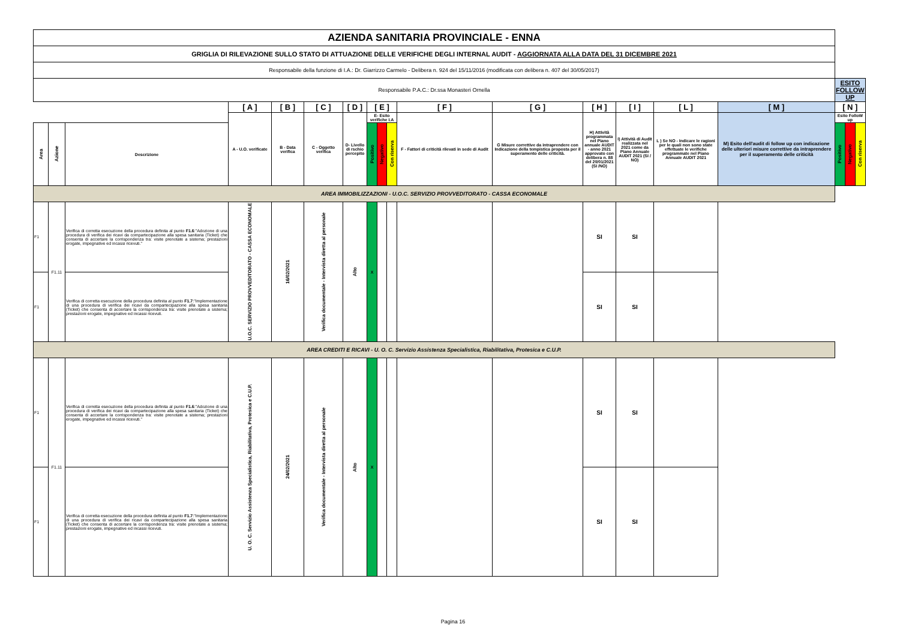| AZIENDA SANITARIA PROVINCIALE - ENNA | | | | | | | | | | | | | | | | | | |
| GRIGLIA DI RILEVAZIONE SULLO STATO DI ATTUAZIONE DELLE VERIFICHE DEGLI INTERNAL AUDIT - AGGIORNATA ALLA DATA DEL 31 DICEMBRE 2021 | | | | | | | | | | | | | | | | | | |
| Responsabile della funzione di I.A.: Dr. Giarrizzo Carmelo - Delibera n. 924 del 15/11/2016 (modificata con delibera n. 407 del 30/05/2017) | | | | | | | | | | | | | | | | | | |
| Responsabile P.A.C.: Dr.ssa Monasteri Ornella | | | | | | | | | | | | | | | | ESITO FOLLOW UP | | |
| | | | [ A ] | [ B ] | [ C ] | [ D ] | [ E ] | | | [ F ] | [ G ] | [ H ] | [ I ] | [ L ] | [ M ] | [ N ] | | |
| | | | A - U.O. verificate | B - Data verifica | C - Oggetto verifica | D- Livello di rschio percepito | E- Esito verifiche I.A | | | F - Fattori di criticità rilevati in sede di Audit | G Misure correttive da intraprendere con Indicazione della tempistica proposta per il superamento delle criticità. | H) Attività programmata nel Piano annuale AUDIT - anno 2021 approvato con delibera n. 88 del 20/01/2021 (SI /NO) | I) Attività di Audit realizzata nel 2021 come da Piano Annuale AUDIT 2021 (SI / NO) | L ) Se NO - Indicare le ragioni per le quali non sono state effettuate le verifiche programmate nel Piano Annuale AUDIT 2021 | M) Esito dell'audit di follow up con indicazione delle ulteriori misure correttive da intraprendere per il superamento delle criticità | Esito FolloW up | | |
| Area | Azione | Descrizione | | | | | Positivo | Negativo | Con riserva | | | | | | | Positivo | Negativo | Con riserva |
| AREA IMMOBILIZZAZIONI - U.O.C. SERVIZIO PROVVEDITORATO - CASSA ECONOMALE | | | | | | | | | | | | | | | | | | |
| F1 | F1.11 | Verifica di corretta esecuzione della procedura definita al punto F1.6 :"Adozione di una procedura di verifica dei ricavi da compartecipazione alla spesa sanitaria (Ticket) che consenta di accertare la corrispondenza tra: visite prenotate a sistema; prestazioni erogate, impegnative ed incassi ricevuti." | U.O.C. SERVIZIO PROVVEDITORATO - CASSA ECONOMALE | 16/02/2021 | Verifica documentale - Intervista diretta al personale | Alto | X | | | | | SI | SI | | | | | |
| F1 | | Verifica di corretta esecuzione della procedura definita al punto F1.7 :"Implementazione di una procedura di verifica dei ricavi da compartecipazione alla spesa sanitaria (Ticket) che consenta di accertare la corrispondenza tra: visite prenotate a sistema; prestazioni erogate, impegnative ed incassi ricevuti. | | | | | | | | | | SI | SI | | | | | |
| AREA CREDITI E RICAVI - U. O. C. Servizio Assistenza Specialistica, Riabilitativa, Protesica e C.U.P. | | | | | | | | | | | | | | | | | | |
| F1 | F1.11 | Verifica di corretta esecuzione della procedura definita al punto F1.6 :"Adozione di una procedura di verifica dei ricavi da compartecipazione alla spesa sanitaria (Ticket) che consenta di accertare la corrispondenza tra: visite prenotate a sistema; prestazioni erogate, impegnative ed incassi ricevuti." | U. O. C. Servizio Assistenza Specialistica, Riabilitativa, Protesica e C.U.P. | 24/02/2021 | Verifica documentale - Intervista diretta al personale | Alto | X | | | | | SI | SI | | | | | |
| F1 | | Verifica di corretta esecuzione della procedura definita al punto F1.7 :"Implementazione di una procedura di verifica dei ricavi da compartecipazione alla spesa sanitaria (Ticket) che consenta di accertare la corrispondenza tra: visite prenotate a sistema; prestazioni erogate, impegnative ed incassi ricevuti. | | | | | | | | | | SI | SI | | | | | |
Pagina 16